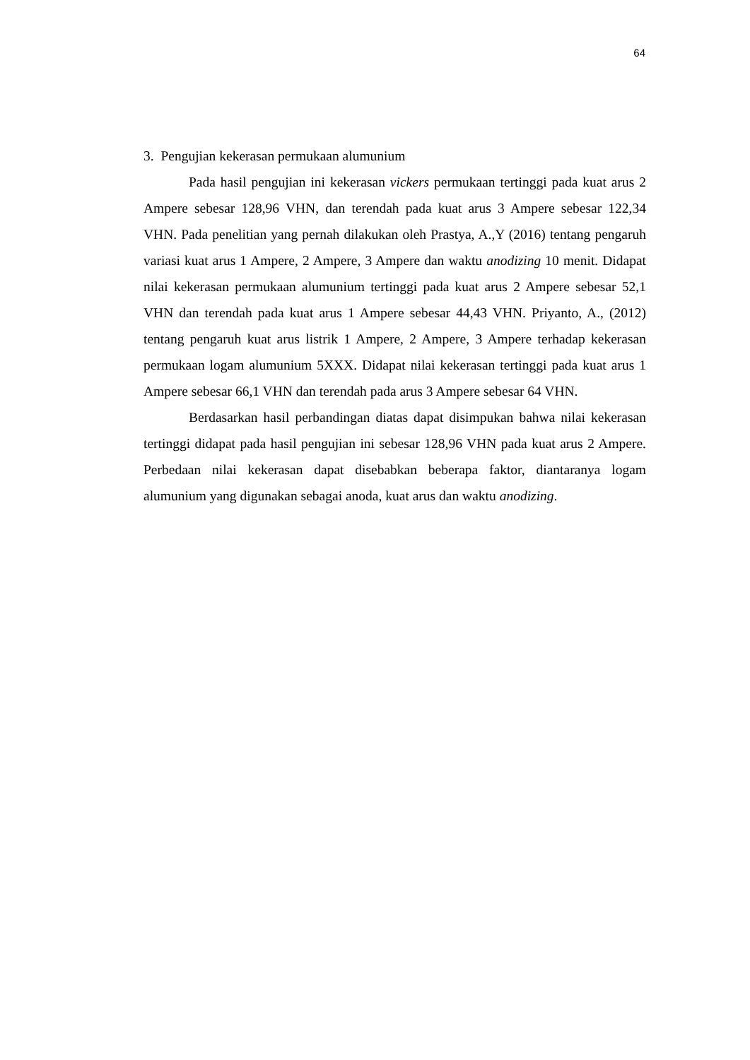64
3. Pengujian kekerasan permukaan alumunium
Pada hasil pengujian ini kekerasan vickers permukaan tertinggi pada kuat arus 2 Ampere sebesar 128,96 VHN, dan terendah pada kuat arus 3 Ampere sebesar 122,34 VHN. Pada penelitian yang pernah dilakukan oleh Prastya, A.,Y (2016) tentang pengaruh variasi kuat arus 1 Ampere, 2 Ampere, 3 Ampere dan waktu anodizing 10 menit. Didapat nilai kekerasan permukaan alumunium tertinggi pada kuat arus 2 Ampere sebesar 52,1 VHN dan terendah pada kuat arus 1 Ampere sebesar 44,43 VHN. Priyanto, A., (2012) tentang pengaruh kuat arus listrik 1 Ampere, 2 Ampere, 3 Ampere terhadap kekerasan permukaan logam alumunium 5XXX. Didapat nilai kekerasan tertinggi pada kuat arus 1 Ampere sebesar 66,1 VHN dan terendah pada arus 3 Ampere sebesar 64 VHN.
Berdasarkan hasil perbandingan diatas dapat disimpukan bahwa nilai kekerasan tertinggi didapat pada hasil pengujian ini sebesar 128,96 VHN pada kuat arus 2 Ampere. Perbedaan nilai kekerasan dapat disebabkan beberapa faktor, diantaranya logam alumunium yang digunakan sebagai anoda, kuat arus dan waktu anodizing.